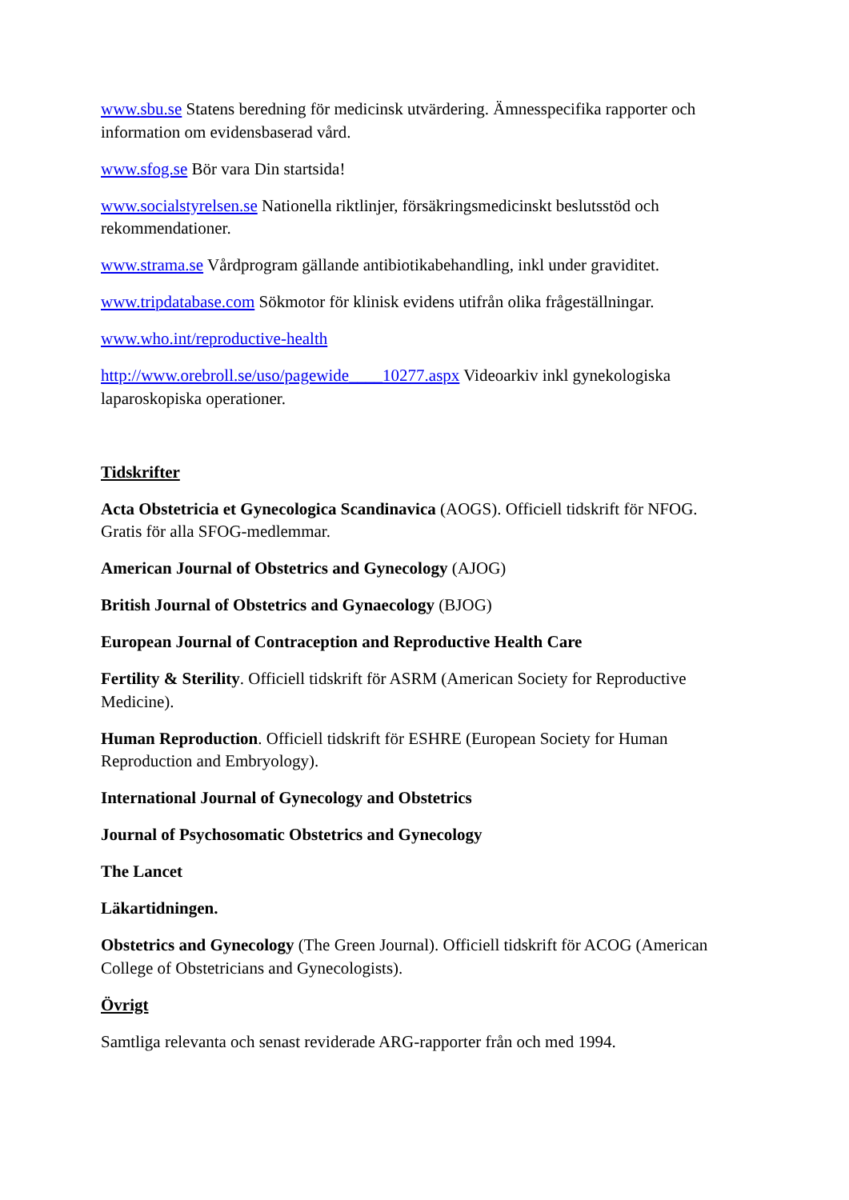www.sbu.se Statens beredning för medicinsk utvärdering. Ämnesspecifika rapporter och information om evidensbaserad vård.
www.sfog.se Bör vara Din startsida!
www.socialstyrelsen.se Nationella riktlinjer, försäkringsmedicinskt beslutsstöd och rekommendationer.
www.strama.se Vårdprogram gällande antibiotikabehandling, inkl under graviditet.
www.tripdatabase.com Sökmotor för klinisk evidens utifrån olika frågeställningar.
www.who.int/reproductive-health
http://www.orebroll.se/uso/pagewide____10277.aspx Videoarkiv inkl gynekologiska laparoskopiska operationer.
Tidskrifter
Acta Obstetricia et Gynecologica Scandinavica (AOGS). Officiell tidskrift för NFOG. Gratis för alla SFOG-medlemmar.
American Journal of Obstetrics and Gynecology (AJOG)
British Journal of Obstetrics and Gynaecology (BJOG)
European Journal of Contraception and Reproductive Health Care
Fertility & Sterility. Officiell tidskrift för ASRM (American Society for Reproductive Medicine).
Human Reproduction. Officiell tidskrift för ESHRE (European Society for Human Reproduction and Embryology).
International Journal of Gynecology and Obstetrics
Journal of Psychosomatic Obstetrics and Gynecology
The Lancet
Läkartidningen.
Obstetrics and Gynecology (The Green Journal). Officiell tidskrift för ACOG (American College of Obstetricians and Gynecologists).
Övrigt
Samtliga relevanta och senast reviderade ARG-rapporter från och med 1994.